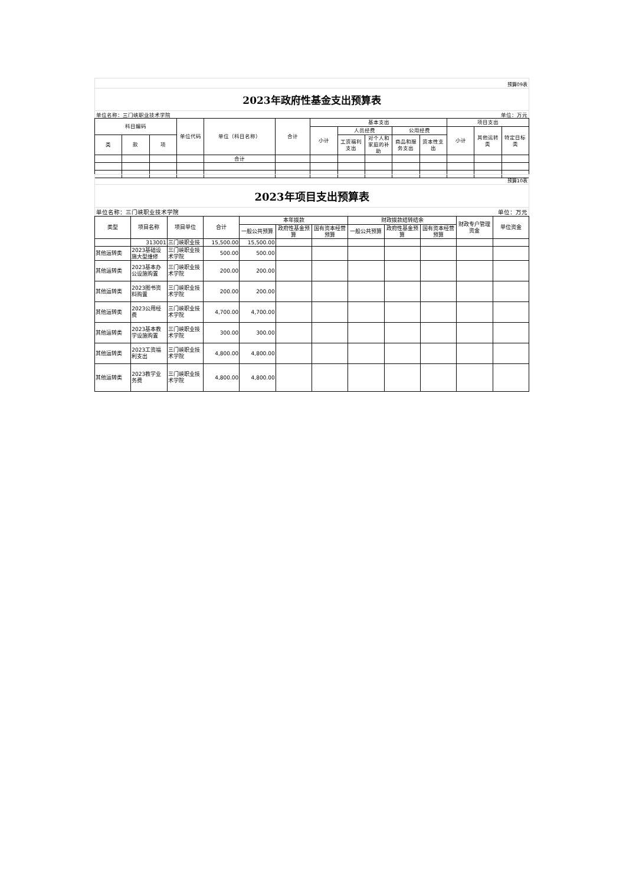预算09表
2023年政府性基金支出预算表
单位名称：三门峡职业技术学院 单位：万元
| 科目编码 | | | 单位代码 | 单位（科目名称） | 合计 | 基本支出 | | | | | 项目支出 | | |
| --- | --- | --- | --- | --- | --- | --- | --- | --- | --- | --- | --- | --- | --- |
| | | | | | | 小计 | 人员经费 | | 公用经费 | | 小计 | 其他运转类 | 特定目标类 |
| 类 | 款 | 项 | | | | | 工资福利支出 | 对个人和家庭的补助 | 商品和服务支出 | 资本性支出 | | | |
| | | | | 合计 | | | | | | | | | |
预算10表
2023年项目支出预算表
单位名称：三门峡职业技术学院 单位：万元
| 类型 | 项目名称 | 项目单位 | 合计 | 本年拨款 | | | 财政拨款结转结余 | | | 财政专户管理资金 | 单位资金 |
| --- | --- | --- | --- | --- | --- | --- | --- | --- | --- | --- | --- |
| | | | | 一般公共预算 | 政府性基金预算 | 国有资本经营预算 | 一般公共预算 | 政府性基金预算 | 国有资本经营预算 | | |
| | 313001 | 三门峡职业技 | 15,500.00 | 15,500.00 | | | | | | | |
| 其他运转类 | 2023基础设施大型维修 | 三门峡职业技术学院 | 500.00 | 500.00 | | | | | | | |
| 其他运转类 | 2023基本办公设施购置 | 三门峡职业技术学院 | 200.00 | 200.00 | | | | | | | |
| 其他运转类 | 2023图书资料购置 | 三门峡职业技术学院 | 200.00 | 200.00 | | | | | | | |
| 其他运转类 | 2023公用经费 | 三门峡职业技术学院 | 4,700.00 | 4,700.00 | | | | | | | |
| 其他运转类 | 2023基本教学设施购置 | 三门峡职业技术学院 | 300.00 | 300.00 | | | | | | | |
| 其他运转类 | 2023工资福利支出 | 三门峡职业技术学院 | 4,800.00 | 4,800.00 | | | | | | | |
| 其他运转类 | 2023教学业务费 | 三门峡职业技术学院 | 4,800.00 | 4,800.00 | | | | | | | |